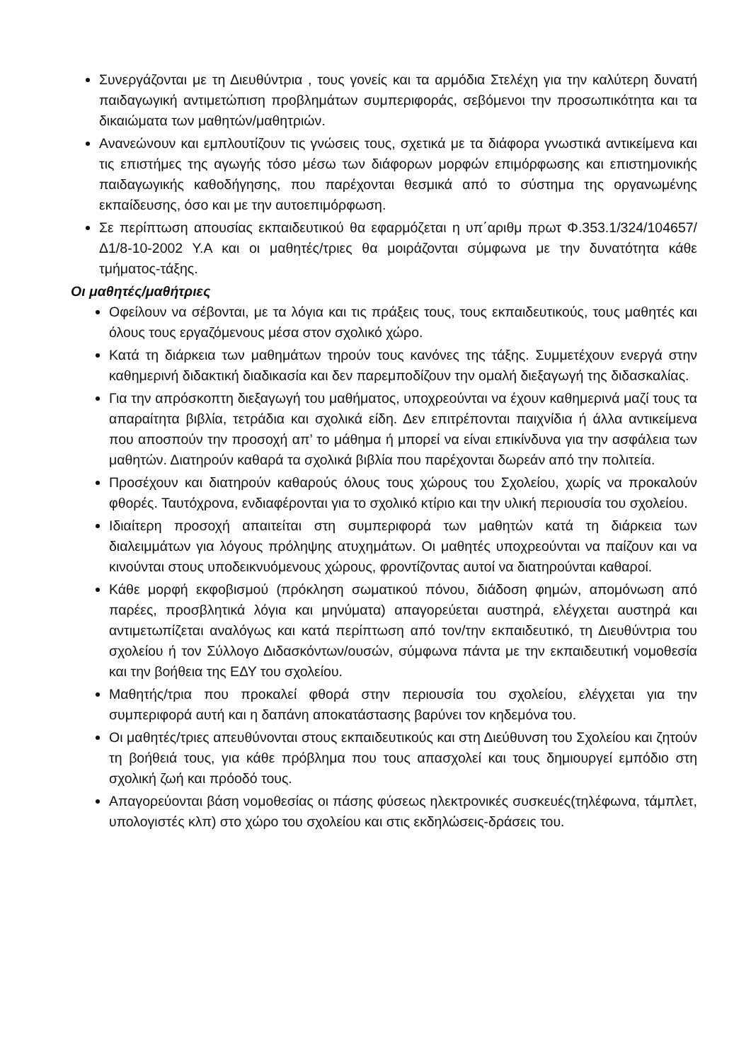Συνεργάζονται με τη Διευθύντρια , τους γονείς και τα αρμόδια Στελέχη για την καλύτερη δυνατή παιδαγωγική αντιμετώπιση προβλημάτων συμπεριφοράς, σεβόμενοι την προσωπικότητα και τα δικαιώματα των μαθητών/μαθητριών.
Ανανεώνουν και εμπλουτίζουν τις γνώσεις τους, σχετικά με τα διάφορα γνωστικά αντικείμενα και τις επιστήμες της αγωγής τόσο μέσω των διάφορων μορφών επιμόρφωσης και επιστημονικής παιδαγωγικής καθοδήγησης, που παρέχονται θεσμικά από το σύστημα της οργανωμένης εκπαίδευσης, όσο και με την αυτοεπιμόρφωση.
Σε περίπτωση απουσίας εκπαιδευτικού θα εφαρμόζεται η υπ΄αριθμ πρωτ Φ.353.1/324/104657/Δ1/8-10-2002 Υ.Α και οι μαθητές/τριες θα μοιράζονται σύμφωνα με την δυνατότητα κάθε τμήματος-τάξης.
Οι μαθητές/μαθήτριες
Οφείλουν να σέβονται, με τα λόγια και τις πράξεις τους, τους εκπαιδευτικούς, τους μαθητές και όλους τους εργαζόμενους μέσα στον σχολικό χώρο.
Κατά τη διάρκεια των μαθημάτων τηρούν τους κανόνες της τάξης. Συμμετέχουν ενεργά στην καθημερινή διδακτική διαδικασία και δεν παρεμποδίζουν την ομαλή διεξαγωγή της διδασκαλίας.
Για την απρόσκοπτη διεξαγωγή του μαθήματος, υποχρεούνται να έχουν καθημερινά μαζί τους τα απαραίτητα βιβλία, τετράδια και σχολικά είδη. Δεν επιτρέπονται παιχνίδια ή άλλα αντικείμενα που αποσπούν την προσοχή απ’ το μάθημα ή μπορεί να είναι επικίνδυνα για την ασφάλεια των μαθητών. Διατηρούν καθαρά τα σχολικά βιβλία που παρέχονται δωρεάν από την πολιτεία.
Προσέχουν και διατηρούν καθαρούς όλους τους χώρους του Σχολείου, χωρίς να προκαλούν φθορές. Ταυτόχρονα, ενδιαφέρονται για το σχολικό κτίριο και την υλική περιουσία του σχολείου.
Ιδιαίτερη προσοχή απαιτείται στη συμπεριφορά των μαθητών κατά τη διάρκεια των διαλειμμάτων για λόγους πρόληψης ατυχημάτων. Οι μαθητές υποχρεούνται να παίζουν και να κινούνται στους υποδεικνυόμενους χώρους, φροντίζοντας αυτοί να διατηρούνται καθαροί.
Κάθε μορφή εκφοβισμού (πρόκληση σωματικού πόνου, διάδοση φημών, απομόνωση από παρέες, προσβλητικά λόγια και μηνύματα) απαγορεύεται αυστηρά, ελέγχεται αυστηρά και αντιμετωπίζεται αναλόγως και κατά περίπτωση από τον/την εκπαιδευτικό, τη Διευθύντρια του σχολείου ή τον Σύλλογο Διδασκόντων/ουσών, σύμφωνα πάντα με την εκπαιδευτική νομοθεσία και την βοήθεια της ΕΔΥ του σχολείου.
Μαθητής/τρια που προκαλεί φθορά στην περιουσία του σχολείου, ελέγχεται για την συμπεριφορά αυτή και η δαπάνη αποκατάστασης βαρύνει τον κηδεμόνα του.
Οι μαθητές/τριες απευθύνονται στους εκπαιδευτικούς και στη Διεύθυνση του Σχολείου και ζητούν τη βοήθειά τους, για κάθε πρόβλημα που τους απασχολεί και τους δημιουργεί εμπόδιο στη σχολική ζωή και πρόοδό τους.
Απαγορεύονται βάση νομοθεσίας οι πάσης φύσεως ηλεκτρονικές συσκευές(τηλέφωνα, τάμπλετ, υπολογιστές κλπ) στο χώρο του σχολείου και στις εκδηλώσεις-δράσεις του.